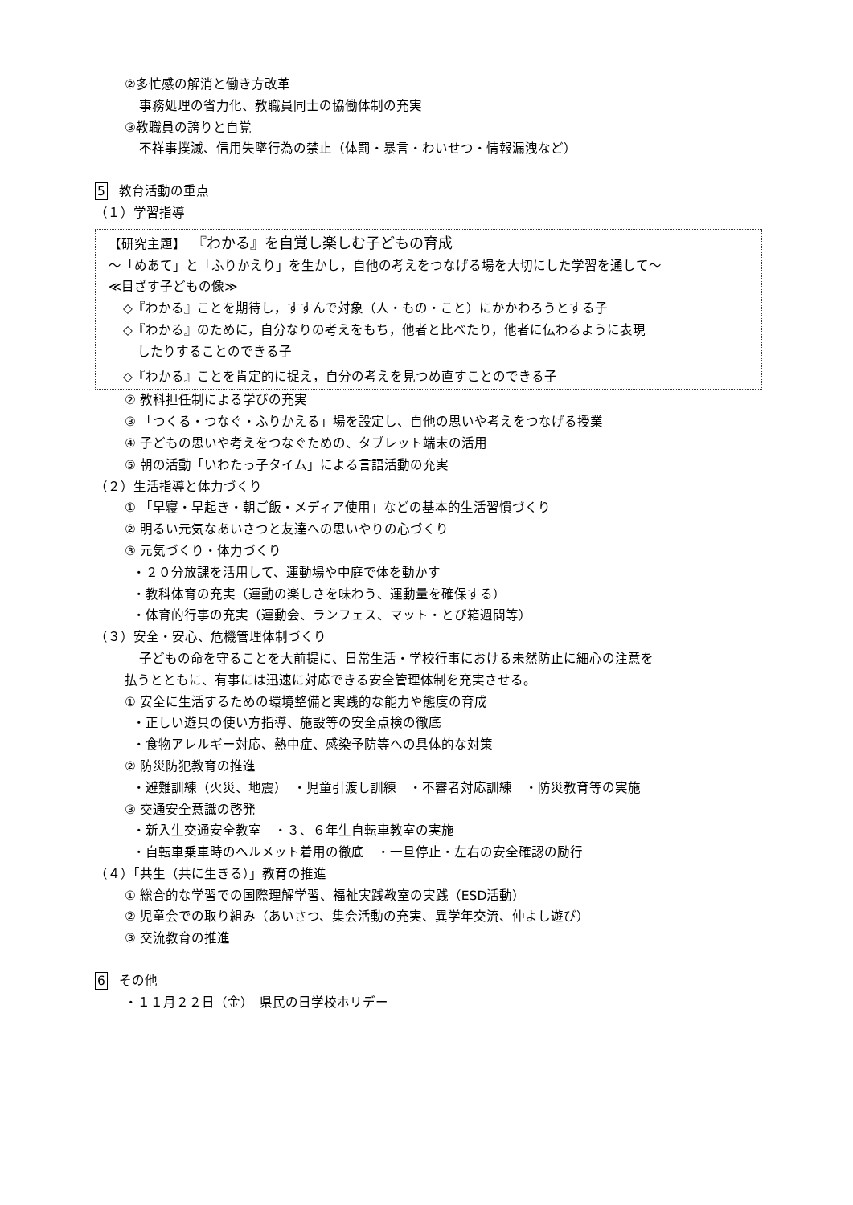②多忙感の解消と働き方改革
事務処理の省力化、教職員同士の協働体制の充実
③教職員の誇りと自覚
不祥事撲滅、信用失墜行為の禁止（体罰・暴言・わいせつ・情報漏洩など）
5 教育活動の重点
（１）学習指導
【研究主題】　『わかる』を自覚し楽しむ子どもの育成
〜「めあて」と「ふりかえり」を生かし，自他の考えをつなげる場を大切にした学習を通して〜
≪目ざす子どもの像≫
◇『わかる』ことを期待し，すすんで対象（人・もの・こと）にかかわろうとする子
◇『わかる』のために，自分なりの考えをもち，他者と比べたり，他者に伝わるように表現
したりすることのできる子
◇『わかる』ことを肯定的に捉え，自分の考えを見つめ直すことのできる子
② 教科担任制による学びの充実
③ 「つくる・つなぐ・ふりかえる」場を設定し、自他の思いや考えをつなげる授業
④ 子どもの思いや考えをつなぐための、タブレット端末の活用
⑤ 朝の活動「いわたっ子タイム」による言語活動の充実
（２）生活指導と体力づくり
① 「早寝・早起き・朝ご飯・メディア使用」などの基本的生活習慣づくり
② 明るい元気なあいさつと友達への思いやりの心づくり
③ 元気づくり・体力づくり
・２０分放課を活用して、運動場や中庭で体を動かす
・教科体育の充実（運動の楽しさを味わう、運動量を確保する）
・体育的行事の充実（運動会、ランフェス、マット・とび箱週間等）
（３）安全・安心、危機管理体制づくり
子どもの命を守ることを大前提に、日常生活・学校行事における未然防止に細心の注意を
払うとともに、有事には迅速に対応できる安全管理体制を充実させる。
① 安全に生活するための環境整備と実践的な能力や態度の育成
・正しい遊具の使い方指導、施設等の安全点検の徹底
・食物アレルギー対応、熱中症、感染予防等への具体的な対策
② 防災防犯教育の推進
・避難訓練（火災、地震）　・児童引渡し訓練　・不審者対応訓練　・防災教育等の実施
③ 交通安全意識の啓発
・新入生交通安全教室　・３、６年生自転車教室の実施
・自転車乗車時のヘルメット着用の徹底　・一旦停止・左右の安全確認の励行
（４）「共生（共に生きる）」教育の推進
① 総合的な学習での国際理解学習、福祉実践教室の実践（ESD活動）
② 児童会での取り組み（あいさつ、集会活動の充実、異学年交流、仲よし遊び）
③ 交流教育の推進
6 その他
・１１月２２日（金）　県民の日学校ホリデー